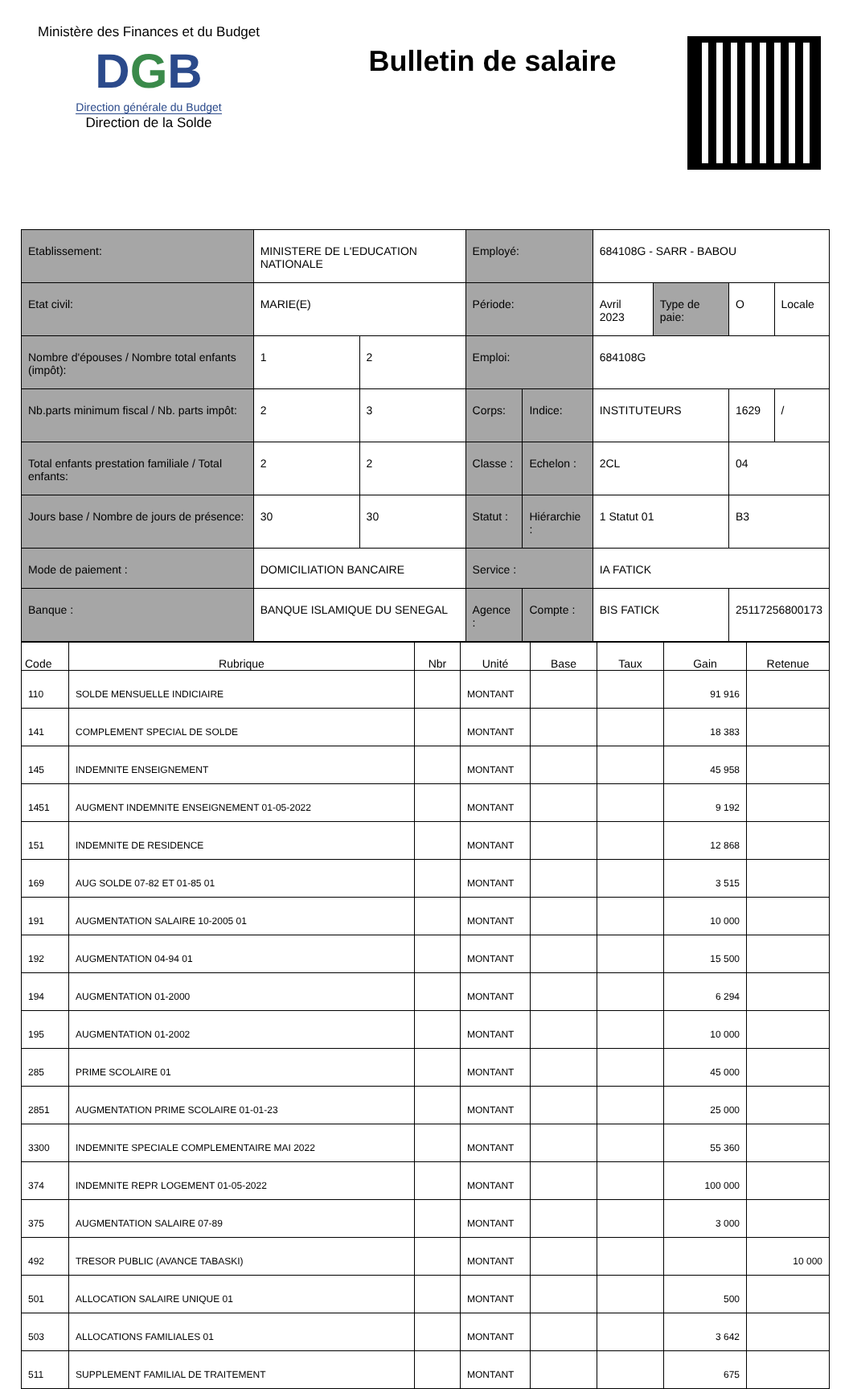Ministère des Finances et du Budget
DGB
Direction générale du Budget
Direction de la Solde
Bulletin de salaire
| Etablissement: | MINISTERE DE L'EDUCATION NATIONALE | | Employé: | | 684108G - SARR - BABOU | | | |
| Etat civil: | MARIE(E) | | Période: | | Avril 2023 | Type de paie: | O | Locale |
| Nombre d'épouses / Nombre total enfants (impôt): | 1 | 2 | Emploi: | | 684108G | | | |
| Nb.parts minimum fiscal / Nb. parts impôt: | 2 | 3 | Corps: | Indice: | INSTITUTEURS | | 1629 | / |
| Total enfants prestation familiale / Total enfants: | 2 | 2 | Classe : | Echelon : | 2CL | | 04 | |
| Jours base / Nombre de jours de présence: | 30 | 30 | Statut : | Hiérarchie : | 1 Statut 01 | | B3 | |
| Mode de paiement : | DOMICILIATION BANCAIRE | | Service : | | IA FATICK | | | |
| Banque : | BANQUE ISLAMIQUE DU SENEGAL | | Agence : | Compte : | BIS FATICK | | 25117256800173 | |
| Code | Rubrique | Nbr | Unité | Base | Taux | Gain | Retenue |
| --- | --- | --- | --- | --- | --- | --- | --- |
| 110 | SOLDE MENSUELLE INDICIAIRE | | MONTANT | | | 91 916 | |
| 141 | COMPLEMENT SPECIAL DE SOLDE | | MONTANT | | | 18 383 | |
| 145 | INDEMNITE ENSEIGNEMENT | | MONTANT | | | 45 958 | |
| 1451 | AUGMENT INDEMNITE ENSEIGNEMENT 01-05-2022 | | MONTANT | | | 9 192 | |
| 151 | INDEMNITE DE RESIDENCE | | MONTANT | | | 12 868 | |
| 169 | AUG SOLDE 07-82 ET 01-85 01 | | MONTANT | | | 3 515 | |
| 191 | AUGMENTATION SALAIRE 10-2005 01 | | MONTANT | | | 10 000 | |
| 192 | AUGMENTATION 04-94 01 | | MONTANT | | | 15 500 | |
| 194 | AUGMENTATION 01-2000 | | MONTANT | | | 6 294 | |
| 195 | AUGMENTATION 01-2002 | | MONTANT | | | 10 000 | |
| 285 | PRIME SCOLAIRE 01 | | MONTANT | | | 45 000 | |
| 2851 | AUGMENTATION PRIME SCOLAIRE 01-01-23 | | MONTANT | | | 25 000 | |
| 3300 | INDEMNITE SPECIALE COMPLEMENTAIRE MAI 2022 | | MONTANT | | | 55 360 | |
| 374 | INDEMNITE REPR LOGEMENT 01-05-2022 | | MONTANT | | | 100 000 | |
| 375 | AUGMENTATION SALAIRE 07-89 | | MONTANT | | | 3 000 | |
| 492 | TRESOR PUBLIC (AVANCE TABASKI) | | MONTANT | | | | 10 000 |
| 501 | ALLOCATION SALAIRE UNIQUE 01 | | MONTANT | | | 500 | |
| 503 | ALLOCATIONS FAMILIALES 01 | | MONTANT | | | 3 642 | |
| 511 | SUPPLEMENT FAMILIAL DE TRAITEMENT | | MONTANT | | | 675 | |